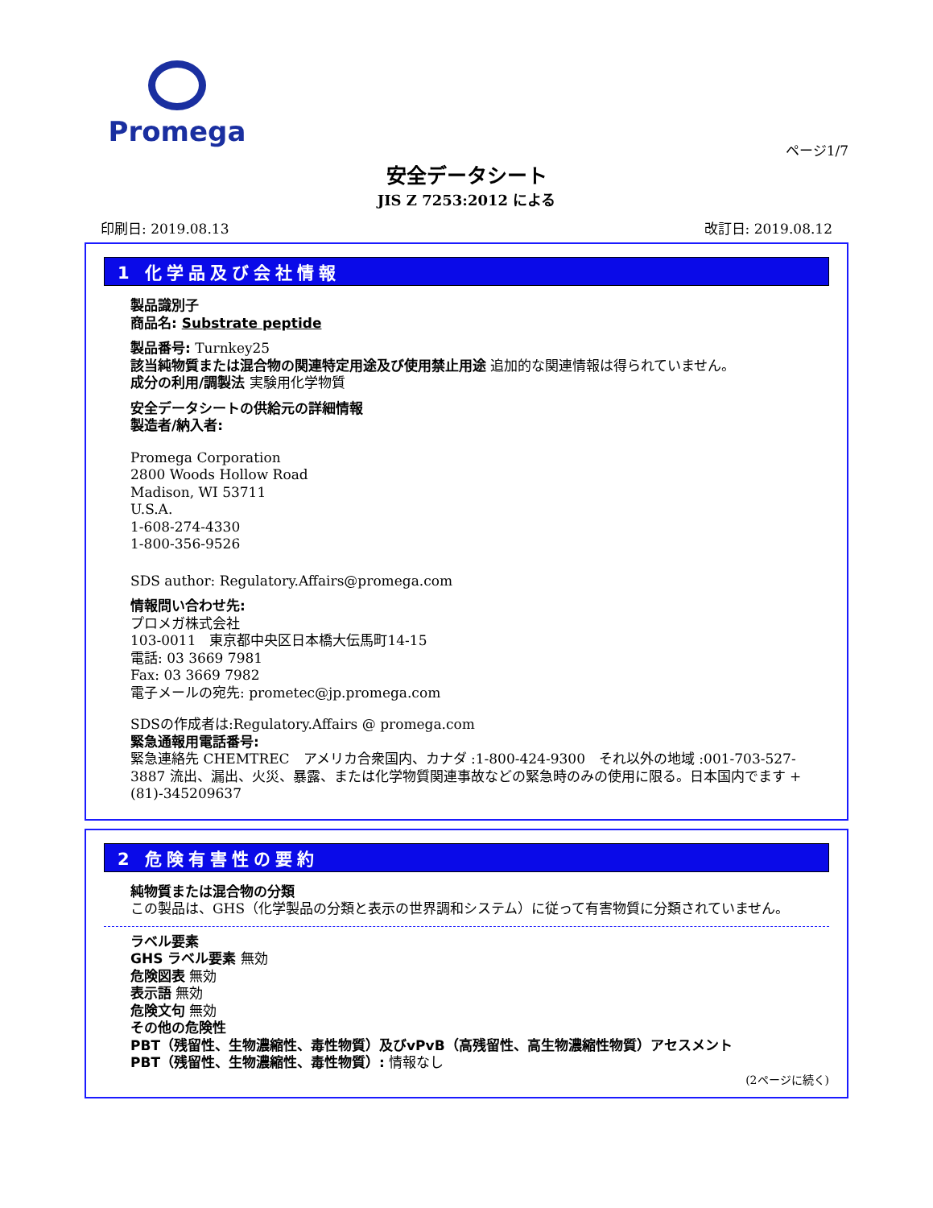Promega
ページ1/7
安全データシート
JIS Z 7253:2012 による
印刷日: 2019.08.13 改訂日: 2019.08.12
1 化学品及び会社情報
製品識別子
商品名: Substrate peptide
製品番号: Turnkey25
該当純物質または混合物の関連特定用途及び使用禁止用途 追加的な関連情報は得られていません。
成分の利用/調製法 実験用化学物質
安全データシートの供給元の詳細情報
製造者/納入者:
Promega Corporation
2800 Woods Hollow Road
Madison, WI 53711
U.S.A.
1-608-274-4330
1-800-356-9526
SDS author: Regulatory.Affairs@promega.com
情報問い合わせ先:
プロメガ株式会社
103-0011　東京都中央区日本橋大伝馬町14-15
電話: 03 3669 7981
Fax: 03 3669 7982
電子メールの宛先: prometec@jp.promega.com
SDSの作成者は:Regulatory.Affairs @ promega.com
緊急通報用電話番号:
緊急連絡先 CHEMTREC　アメリカ合衆国内、カナダ :1-800-424-9300　それ以外の地域 :001-703-527-3887 流出、漏出、火災、暴露、または化学物質関連事故などの緊急時のみの使用に限る。日本国内でます +(81)-345209637
2 危険有害性の要約
純物質または混合物の分類
この製品は、GHS（化学製品の分類と表示の世界調和システム）に従って有害物質に分類されていません。
ラベル要素
GHS ラベル要素 無効
危険図表 無効
表示語 無効
危険文句 無効
その他の危険性
PBT（残留性、生物濃縮性、毒性物質）及びvPvB（高残留性、高生物濃縮性物質）アセスメント
PBT（残留性、生物濃縮性、毒性物質）: 情報なし
(2ページに続く)